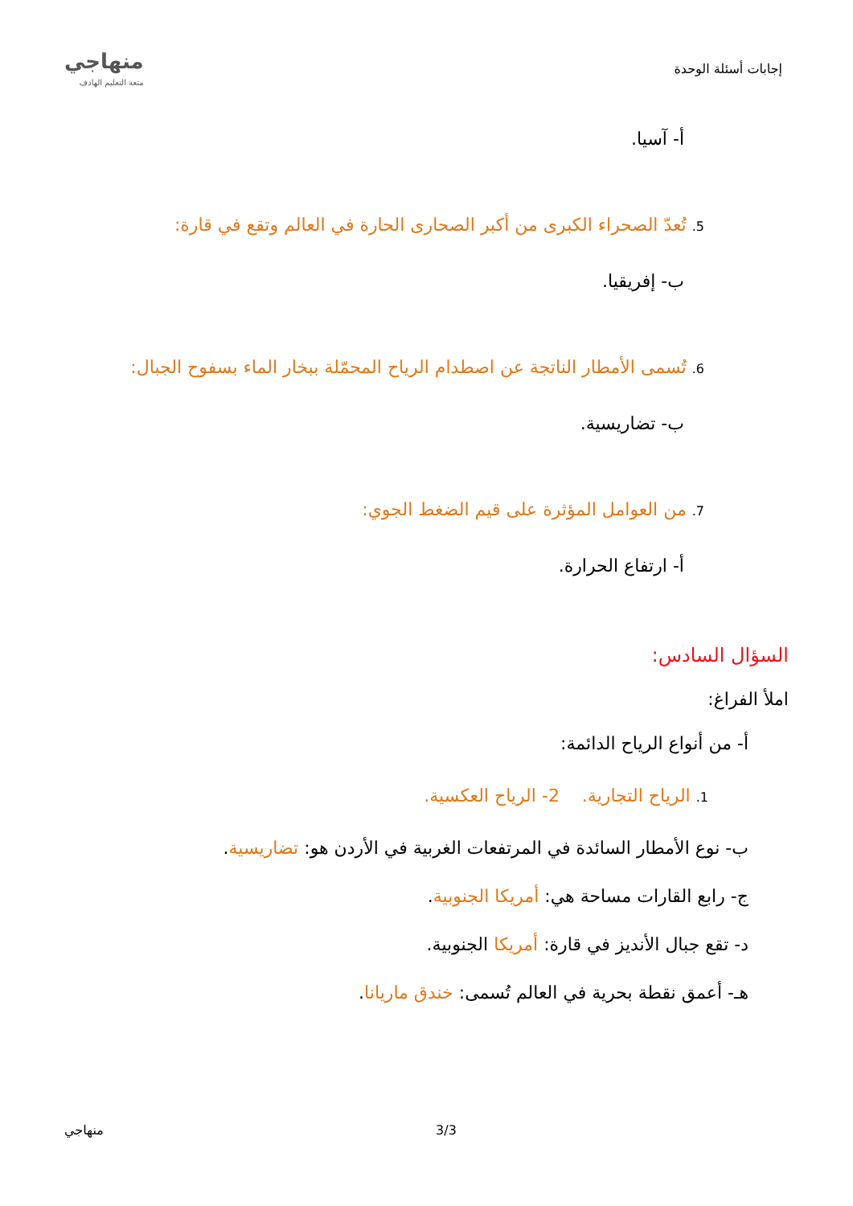إجابات أسئلة الوحدة
منهاجي
متعة التعليم الهادف
أ- آسيا.
5. تُعدّ الصحراء الكبرى من أكبر الصحارى الحارة في العالم وتقع في قارة:
ب- إفريقيا.
6. تُسمى الأمطار الناتجة عن اصطدام الرياح المحمّلة ببخار الماء بسفوح الجبال:
ب- تضاريسية.
7. من العوامل المؤثرة على قيم الضغط الجوي:
أ- ارتفاع الحرارة.
السؤال السادس:
املأ الفراغ:
أ- من أنواع الرياح الدائمة:
1. الرياح التجارية. 2- الرياح العكسية.
ب- نوع الأمطار السائدة في المرتفعات الغربية في الأردن هو: تضاريسية.
ج- رابع القارات مساحة هي: أمريكا الجنوبية.
د- تقع جبال الأنديز في قارة: أمريكا الجنوبية.
هـ- أعمق نقطة بحرية في العالم تُسمى: خندق ماريانا.
منهاجي 3/3